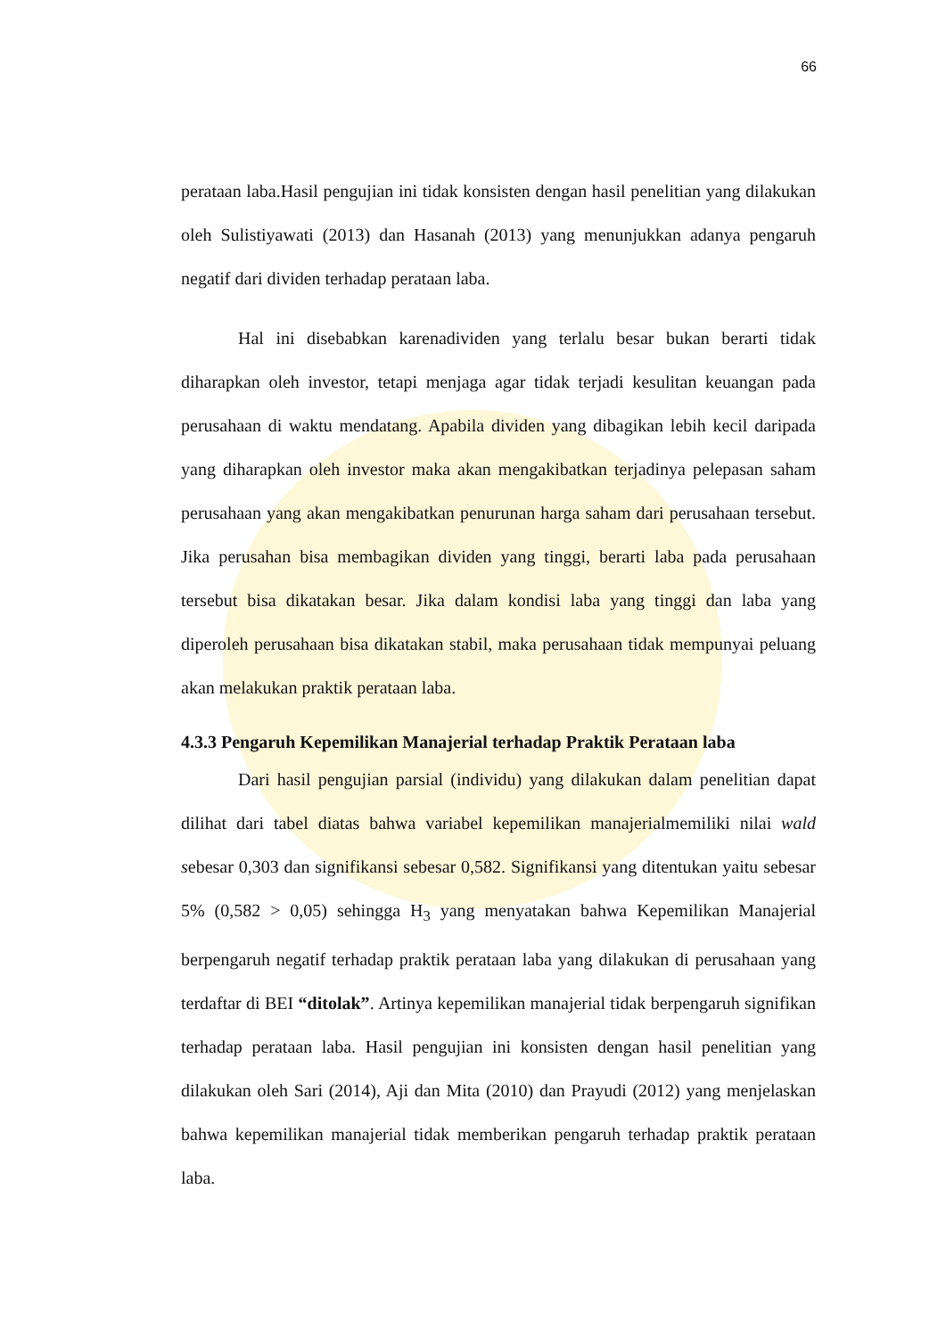66
perataan laba.Hasil pengujian ini tidak konsisten dengan hasil penelitian yang dilakukan oleh Sulistiyawati (2013) dan Hasanah (2013) yang menunjukkan adanya pengaruh negatif dari dividen terhadap perataan laba.
Hal ini disebabkan karenadividen yang terlalu besar bukan berarti tidak diharapkan oleh investor, tetapi menjaga agar tidak terjadi kesulitan keuangan pada perusahaan di waktu mendatang. Apabila dividen yang dibagikan lebih kecil daripada yang diharapkan oleh investor maka akan mengakibatkan terjadinya pelepasan saham perusahaan yang akan mengakibatkan penurunan harga saham dari perusahaan tersebut. Jika perusahan bisa membagikan dividen yang tinggi, berarti laba pada perusahaan tersebut bisa dikatakan besar. Jika dalam kondisi laba yang tinggi dan laba yang diperoleh perusahaan bisa dikatakan stabil, maka perusahaan tidak mempunyai peluang akan melakukan praktik perataan laba.
4.3.3 Pengaruh Kepemilikan Manajerial terhadap Praktik Perataan laba
Dari hasil pengujian parsial (individu) yang dilakukan dalam penelitian dapat dilihat dari tabel diatas bahwa variabel kepemilikan manajerialmemiliki nilai wald sebesar 0,303 dan signifikansi sebesar 0,582. Signifikansi yang ditentukan yaitu sebesar 5% (0,582 > 0,05) sehingga H<sub>3</sub> yang menyatakan bahwa Kepemilikan Manajerial berpengaruh negatif terhadap praktik perataan laba yang dilakukan di perusahaan yang terdaftar di BEI “ditolak”. Artinya kepemilikan manajerial tidak berpengaruh signifikan terhadap perataan laba. Hasil pengujian ini konsisten dengan hasil penelitian yang dilakukan oleh Sari (2014), Aji dan Mita (2010) dan Prayudi (2012) yang menjelaskan bahwa kepemilikan manajerial tidak memberikan pengaruh terhadap praktik perataan laba.